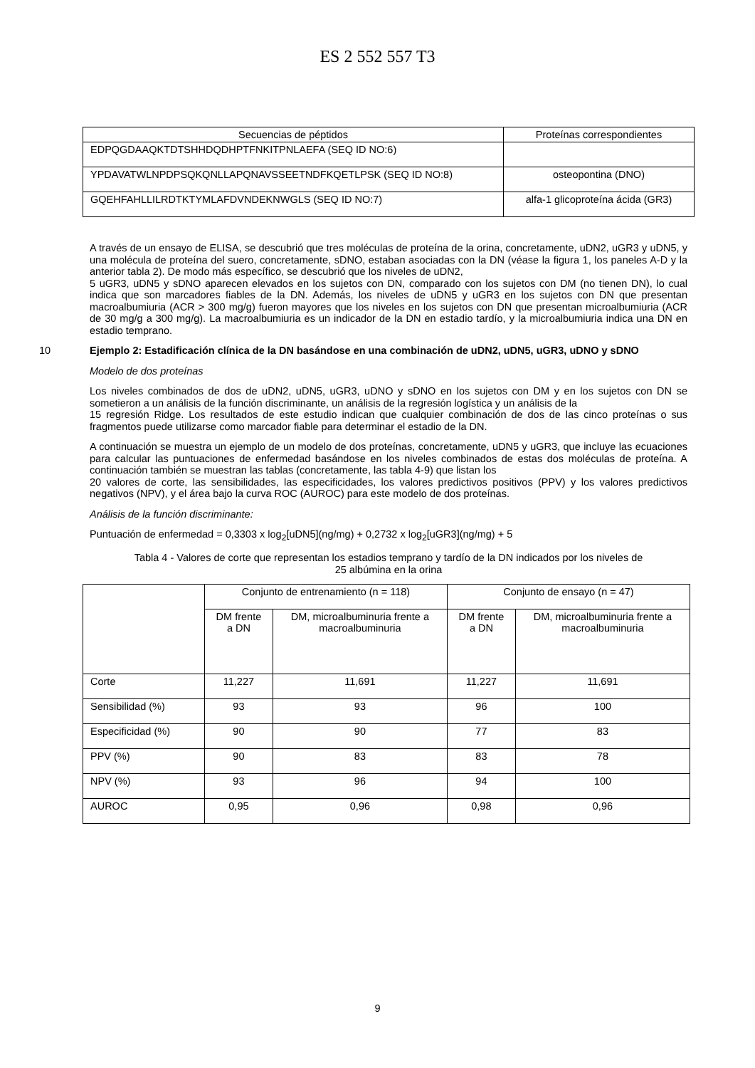ES 2 552 557 T3
| Secuencias de péptidos | Proteínas correspondientes |
| --- | --- |
| EDPQGDAAQKTDTSHHDQDHPTFNKITPNLAEFA (SEQ ID NO:6) | |
| YPDAVATWLNPDPSQKQNLLAPQNAVSSEETNDFKQETLPSK (SEQ ID NO:8) | osteopontina (DNO) |
| GQEHFAHLLILRDTKTYMLAFDVNDEKNWGLS (SEQ ID NO:7) | alfa-1 glicoproteína ácida (GR3) |
A través de un ensayo de ELISA, se descubrió que tres moléculas de proteína de la orina, concretamente, uDN2, uGR3 y uDN5, y una molécula de proteína del suero, concretamente, sDNO, estaban asociadas con la DN (véase la figura 1, los paneles A-D y la anterior tabla 2). De modo más específico, se descubrió que los niveles de uDN2,
5 uGR3, uDN5 y sDNO aparecen elevados en los sujetos con DN, comparado con los sujetos con DM (no tienen DN), lo cual indica que son marcadores fiables de la DN. Además, los niveles de uDN5 y uGR3 en los sujetos con DN que presentan macroalbumiuria (ACR > 300 mg/g) fueron mayores que los niveles en los sujetos con DN que presentan microalbumiuria (ACR de 30 mg/g a 300 mg/g). La macroalbumiuria es un indicador de la DN en estadio tardío, y la microalbumiuria indica una DN en estadio temprano.
10
Ejemplo 2: Estadificación clínica de la DN basándose en una combinación de uDN2, uDN5, uGR3, uDNO y sDNO
Modelo de dos proteínas
Los niveles combinados de dos de uDN2, uDN5, uGR3, uDNO y sDNO en los sujetos con DM y en los sujetos con DN se sometieron a un análisis de la función discriminante, un análisis de la regresión logística y un análisis de la
15 regresión Ridge. Los resultados de este estudio indican que cualquier combinación de dos de las cinco proteínas o sus fragmentos puede utilizarse como marcador fiable para determinar el estadio de la DN.
A continuación se muestra un ejemplo de un modelo de dos proteínas, concretamente, uDN5 y uGR3, que incluye las ecuaciones para calcular las puntuaciones de enfermedad basándose en los niveles combinados de estas dos moléculas de proteína. A continuación también se muestran las tablas (concretamente, las tabla 4-9) que listan los
20 valores de corte, las sensibilidades, las especificidades, los valores predictivos positivos (PPV) y los valores predictivos negativos (NPV), y el área bajo la curva ROC (AUROC) para este modelo de dos proteínas.
Análisis de la función discriminante:
Puntuación de enfermedad = 0,3303 x log<sub>2</sub>[uDN5](ng/mg) + 0,2732 x log<sub>2</sub>[uGR3](ng/mg) + 5
Tabla 4 - Valores de corte que representan los estadios temprano y tardío de la DN indicados por los niveles de
25 albúmina en la orina
| | Conjunto de entrenamiento (n = 118) | | Conjunto de ensayo (n = 47) | |
| --- | --- | --- | --- | --- |
| | DM frente a DN | DM, microalbuminuria frente a macroalbuminuria | DM frente a DN | DM, microalbuminuria frente a macroalbuminuria |
| Corte | 11,227 | 11,691 | 11,227 | 11,691 |
| Sensibilidad (%) | 93 | 93 | 96 | 100 |
| Especificidad (%) | 90 | 90 | 77 | 83 |
| PPV (%) | 90 | 83 | 83 | 78 |
| NPV (%) | 93 | 96 | 94 | 100 |
| AUROC | 0,95 | 0,96 | 0,98 | 0,96 |
9